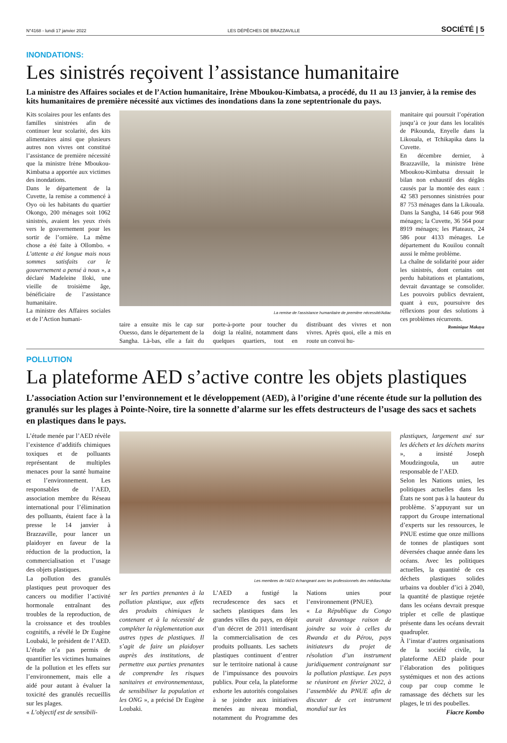N°4168 - lundi 17 janvier 2022 LES DÉPÊCHES DE BRAZZAVILLE SOCIÉTÉ | 5
INONDATIONS:
Les sinistrés reçoivent l’assistance humanitaire
La ministre des Affaires sociales et de l’Action humanitaire, Irène Mboukou-Kimbatsa, a procédé, du 11 au 13 janvier, à la remise des kits humanitaires de première nécessité aux victimes des inondations dans la zone septentrionale du pays.
Kits scolaires pour les enfants des familles sinistrées afin de continuer leur scolarité, des kits alimentaires ainsi que plusieurs autres non vivres ont constitué l’assistance de première nécessité que la ministre Irène Mboukou-Kimbatsa a apportée aux victimes des inondations.
Dans le département de la Cuvette, la remise a commencé à Oyo où les habitants du quartier Okongo, 200 ménages soit 1062 sinistrés, avaient les yeux rivés vers le gouvernement pour les sortir de l’ornière. La même chose a été faite à Ollombo. « L’attente a été longue mais nous sommes satisfaits car le gouvernement a pensé à nous », a déclaré Madeleine Iloki, une vieille de troisième âge, bénéficiaire de l’assistance humanitaire.
La ministre des Affaires sociales et de l’Action humani-
La remise de l’assistance humanitaire de première nécessité/Adiac
taire a ensuite mis le cap sur Ouesso, dans le département de la Sangha. Là-bas, elle a fait du porte-à-porte pour toucher du doigt la réalité, notamment dans quelques quartiers, tout en distribuant des vivres et non vivres. Après quoi, elle a mis en route un convoi hu-
manitaire qui poursuit l’opération jusqu’à ce jour dans les localités de Pikounda, Enyelle dans la Likouala, et Tchikapika dans la Cuvette.
En décembre dernier, à Brazzaville, la ministre Irène Mboukou-Kimbatsa dressait le bilan non exhaustif des dégâts causés par la montée des eaux : 42 583 personnes sinistrées pour 87 753 ménages dans la Likouala. Dans la Sangha, 14 646 pour 968 ménages; la Cuvette, 36 564 pour 8919 ménages; les Plateaux, 24 586 pour 4133 ménages. Le département du Kouilou connaît aussi le même problème.
La chaîne de solidarité pour aider les sinistrés, dont certains ont perdu habitations et plantations, devrait davantage se consolider. Les pouvoirs publics devraient, quant à eux, poursuivre des réflexions pour des solutions à ces problèmes récurrents.
Rominique Makaya
POLLUTION
La plateforme AED s’active contre les objets plastiques
L’association Action sur l’environnement et le développement (AED), à l’origine d’une récente étude sur la pollution des granulés sur les plages à Pointe-Noire, tire la sonnette d’alarme sur les effets destructeurs de l’usage des sacs et sachets en plastiques dans le pays.
L’étude menée par l’AED révèle l’existence d’additifs chimiques toxiques et de polluants représentant de multiples menaces pour la santé humaine et l’environnement. Les responsables de l’AED, association membre du Réseau international pour l’élimination des polluants, étaient face à la presse le 14 janvier à Brazzaville, pour lancer un plaidoyer en faveur de la réduction de la production, la commercialisation et l’usage des objets plastiques.
La pollution des granulés plastiques peut provoquer des cancers ou modifier l’activité hormonale entraînant des troubles de la reproduction, de la croissance et des troubles cognitifs, a révélé le Dr Eugène Loubaki, le président de l’AED. L’étude n’a pas permis de quantifier les victimes humaines de la pollution et les effets sur l’environnement, mais elle a aidé pour autant à évaluer la toxicité des granulés recueillis sur les plages.
« L’objectif est de sensibili-
Les membres de l’AED échangeant avec les professionnels des médias/Adiac
ser les parties prenantes à la pollution plastique, aux effets des produits chimiques le contenant et à la nécessité de compléter la règlementation aux autres types de plastiques. Il s’agit de faire un plaidoyer auprès des institutions, de permettre aux parties prenantes de comprendre les risques sanitaires et environnementaux, de sensibiliser la population et les ONG », a précisé Dr Eugène Loubaki.
L’AED a fustigé la recrudescence des sacs et sachets plastiques dans les grandes villes du pays, en dépit d’un décret de 2011 interdisant la commercialisation de ces produits polluants. Les sachets plastiques continuent d’entrer sur le territoire national à cause de l’impuissance des pouvoirs publics. Pour cela, la plateforme exhorte les autorités congolaises à se joindre aux initiatives menées au niveau mondial, notamment du Programme des Nations unies pour l’environnement (PNUE).
« La République du Congo aurait davantage raison de joindre sa voix à celles du Rwanda et du Pérou, pays initiateurs du projet de résolution d’un instrument juridiquement contraignant sur la pollution plastique. Les pays se réuniront en février 2022, à l’assemblée du PNUE afin de discuter de cet instrument mondial sur les
plastiques, largement axé sur les déchets et les déchets marins », a insisté Joseph Moudzingoula, un autre responsable de l’AED.
Selon les Nations unies, les politiques actuelles dans les États ne sont pas à la hauteur du problème. S’appuyant sur un rapport du Groupe international d’experts sur les ressources, le PNUE estime que onze millions de tonnes de plastiques sont déversées chaque année dans les océans. Avec les politiques actuelles, la quantité de ces déchets plastiques solides urbains va doubler d’ici à 2040, la quantité de plastique rejetée dans les océans devrait presque tripler et celle de plastique présente dans les océans devrait quadrupler.
À l’instar d’autres organisations de la société civile, la plateforme AED plaide pour l’élaboration des politiques systémiques et non des actions coup par coup comme le ramassage des déchets sur les plages, le tri des poubelles.
Fiacre Kombo